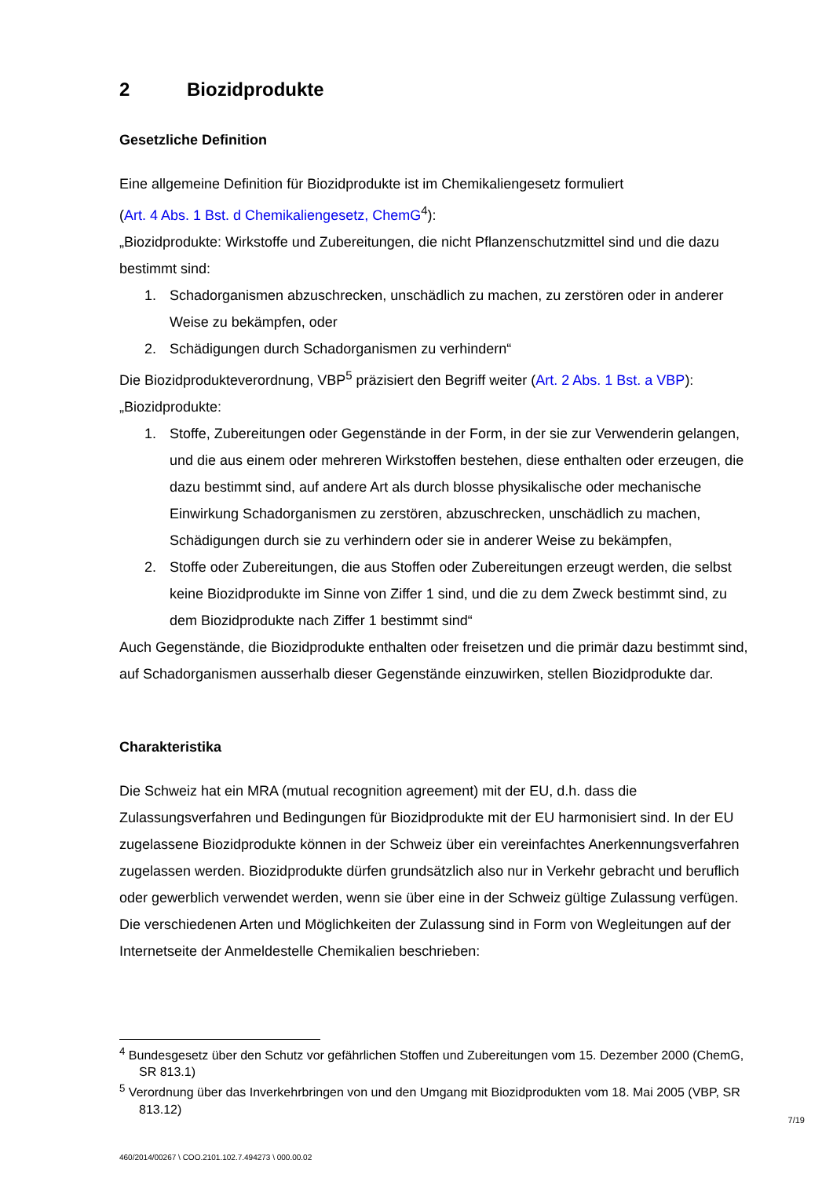2 Biozidprodukte
Gesetzliche Definition
Eine allgemeine Definition für Biozidprodukte ist im Chemikaliengesetz formuliert
(Art. 4 Abs. 1 Bst. d Chemikaliengesetz, ChemG<sup>4</sup>):
„Biozidprodukte: Wirkstoffe und Zubereitungen, die nicht Pflanzenschutzmittel sind und die dazu bestimmt sind:
1. Schadorganismen abzuschrecken, unschädlich zu machen, zu zerstören oder in anderer Weise zu bekämpfen, oder
2. Schädigungen durch Schadorganismen zu verhindern“
Die Biozidprodukteverordnung, VBP<sup>5</sup> präzisiert den Begriff weiter (Art. 2 Abs. 1 Bst. a VBP):
„Biozidprodukte:
1. Stoffe, Zubereitungen oder Gegenstände in der Form, in der sie zur Verwenderin gelangen, und die aus einem oder mehreren Wirkstoffen bestehen, diese enthalten oder erzeugen, die dazu bestimmt sind, auf andere Art als durch blosse physikalische oder mechanische Einwirkung Schadorganismen zu zerstören, abzuschrecken, unschädlich zu machen, Schädigungen durch sie zu verhindern oder sie in anderer Weise zu bekämpfen,
2. Stoffe oder Zubereitungen, die aus Stoffen oder Zubereitungen erzeugt werden, die selbst keine Biozidprodukte im Sinne von Ziffer 1 sind, und die zu dem Zweck bestimmt sind, zu dem Biozidprodukte nach Ziffer 1 bestimmt sind“
Auch Gegenstände, die Biozidprodukte enthalten oder freisetzen und die primär dazu bestimmt sind, auf Schadorganismen ausserhalb dieser Gegenstände einzuwirken, stellen Biozidprodukte dar.
Charakteristika
Die Schweiz hat ein MRA (mutual recognition agreement) mit der EU, d.h. dass die Zulassungsverfahren und Bedingungen für Biozidprodukte mit der EU harmonisiert sind. In der EU zugelassene Biozidprodukte können in der Schweiz über ein vereinfachtes Anerkennungsverfahren zugelassen werden. Biozidprodukte dürfen grundsätzlich also nur in Verkehr gebracht und beruflich oder gewerblich verwendet werden, wenn sie über eine in der Schweiz gültige Zulassung verfügen. Die verschiedenen Arten und Möglichkeiten der Zulassung sind in Form von Wegleitungen auf der Internetseite der Anmeldestelle Chemikalien beschrieben:
<sup>4</sup> Bundesgesetz über den Schutz vor gefährlichen Stoffen und Zubereitungen vom 15. Dezember 2000 (ChemG, SR 813.1)
<sup>5</sup> Verordnung über das Inverkehrbringen von und den Umgang mit Biozidprodukten vom 18. Mai 2005 (VBP, SR 813.12)
7/19
460/2014/00267 \ COO.2101.102.7.494273 \ 000.00.02